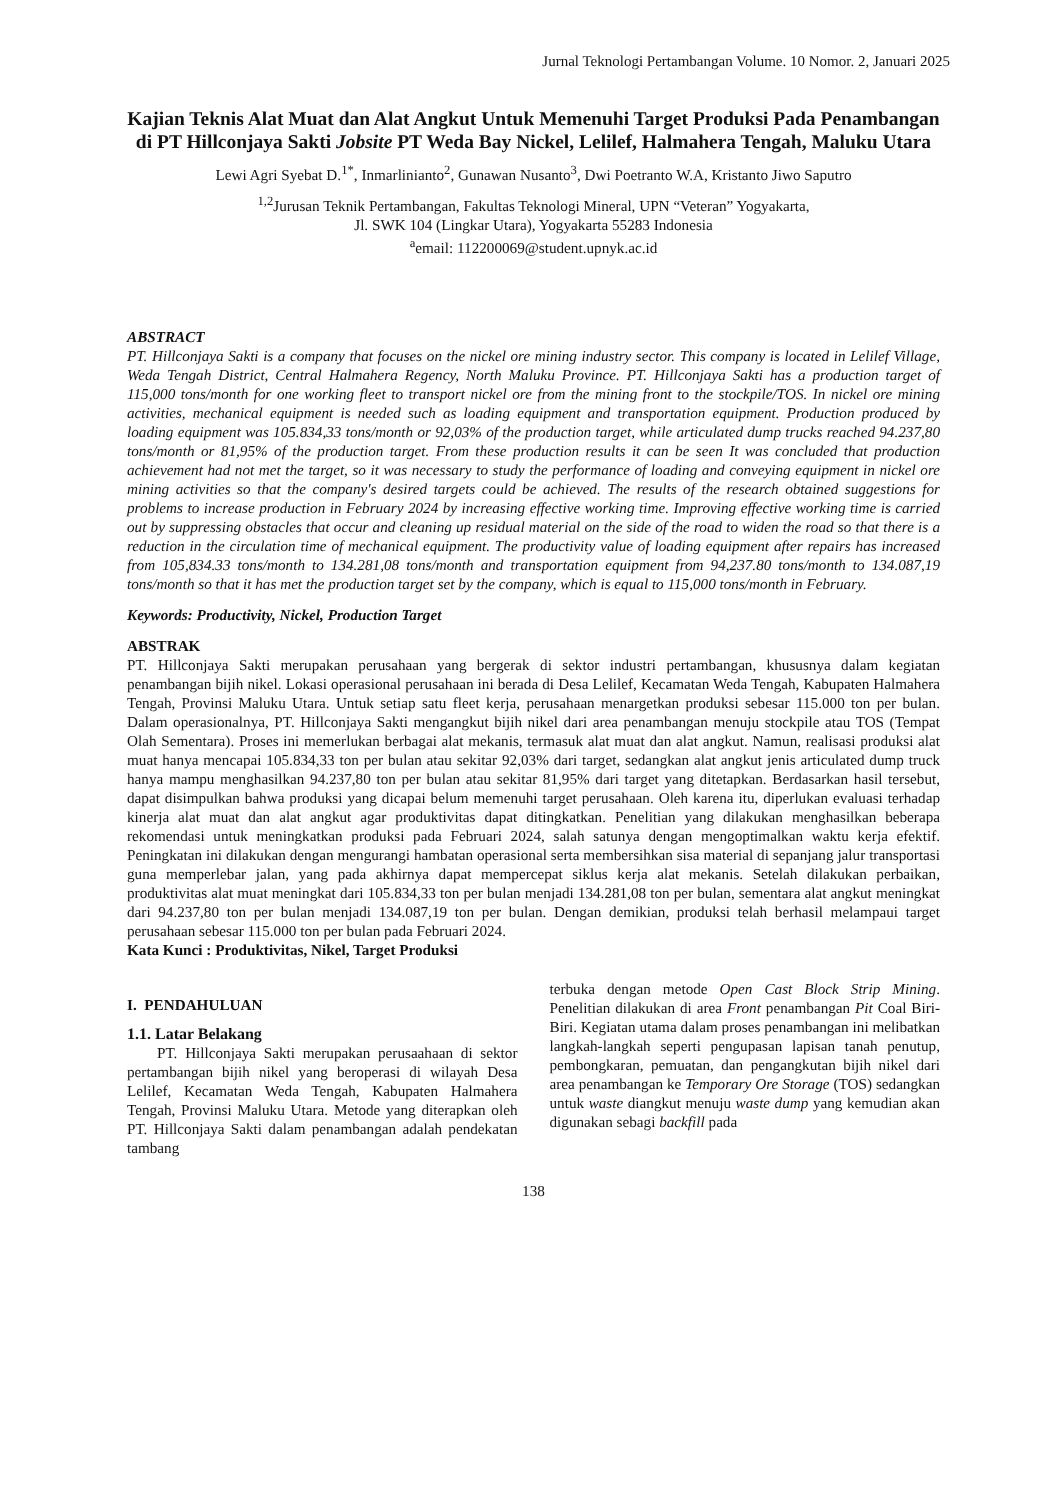Jurnal Teknologi Pertambangan Volume. 10 Nomor. 2, Januari 2025
Kajian Teknis Alat Muat dan Alat Angkut Untuk Memenuhi Target Produksi Pada Penambangan di PT Hillconjaya Sakti Jobsite PT Weda Bay Nickel, Lelilef, Halmahera Tengah, Maluku Utara
Lewi Agri Syebat D.<sup>1*</sup>, Inmarlinianto<sup>2</sup>, Gunawan Nusanto<sup>3</sup>, Dwi Poetranto W.A, Kristanto Jiwo Saputro
<sup>1,2</sup>Jurusan Teknik Pertambangan, Fakultas Teknologi Mineral, UPN “Veteran” Yogyakarta,
Jl. SWK 104 (Lingkar Utara), Yogyakarta 55283 Indonesia
<sup>a</sup> email: 112200069@student.upnyk.ac.id
ABSTRACT
PT. Hillconjaya Sakti is a company that focuses on the nickel ore mining industry sector. This company is located in Lelilef Village, Weda Tengah District, Central Halmahera Regency, North Maluku Province. PT. Hillconjaya Sakti has a production target of 115,000 tons/month for one working fleet to transport nickel ore from the mining front to the stockpile/TOS. In nickel ore mining activities, mechanical equipment is needed such as loading equipment and transportation equipment. Production produced by loading equipment was 105.834,33 tons/month or 92,03% of the production target, while articulated dump trucks reached 94.237,80 tons/month or 81,95% of the production target. From these production results it can be seen It was concluded that production achievement had not met the target, so it was necessary to study the performance of loading and conveying equipment in nickel ore mining activities so that the company's desired targets could be achieved. The results of the research obtained suggestions for problems to increase production in February 2024 by increasing effective working time. Improving effective working time is carried out by suppressing obstacles that occur and cleaning up residual material on the side of the road to widen the road so that there is a reduction in the circulation time of mechanical equipment. The productivity value of loading equipment after repairs has increased from 105,834.33 tons/month to 134.281,08 tons/month and transportation equipment from 94,237.80 tons/month to 134.087,19 tons/month so that it has met the production target set by the company, which is equal to 115,000 tons/month in February.
Keywords: Productivity, Nickel, Production Target
ABSTRAK
PT. Hillconjaya Sakti merupakan perusahaan yang bergerak di sektor industri pertambangan, khususnya dalam kegiatan penambangan bijih nikel. Lokasi operasional perusahaan ini berada di Desa Lelilef, Kecamatan Weda Tengah, Kabupaten Halmahera Tengah, Provinsi Maluku Utara. Untuk setiap satu fleet kerja, perusahaan menargetkan produksi sebesar 115.000 ton per bulan. Dalam operasionalnya, PT. Hillconjaya Sakti mengangkut bijih nikel dari area penambangan menuju stockpile atau TOS (Tempat Olah Sementara). Proses ini memerlukan berbagai alat mekanis, termasuk alat muat dan alat angkut. Namun, realisasi produksi alat muat hanya mencapai 105.834,33 ton per bulan atau sekitar 92,03% dari target, sedangkan alat angkut jenis articulated dump truck hanya mampu menghasilkan 94.237,80 ton per bulan atau sekitar 81,95% dari target yang ditetapkan. Berdasarkan hasil tersebut, dapat disimpulkan bahwa produksi yang dicapai belum memenuhi target perusahaan. Oleh karena itu, diperlukan evaluasi terhadap kinerja alat muat dan alat angkut agar produktivitas dapat ditingkatkan. Penelitian yang dilakukan menghasilkan beberapa rekomendasi untuk meningkatkan produksi pada Februari 2024, salah satunya dengan mengoptimalkan waktu kerja efektif. Peningkatan ini dilakukan dengan mengurangi hambatan operasional serta membersihkan sisa material di sepanjang jalur transportasi guna memperlebar jalan, yang pada akhirnya dapat mempercepat siklus kerja alat mekanis. Setelah dilakukan perbaikan, produktivitas alat muat meningkat dari 105.834,33 ton per bulan menjadi 134.281,08 ton per bulan, sementara alat angkut meningkat dari 94.237,80 ton per bulan menjadi 134.087,19 ton per bulan. Dengan demikian, produksi telah berhasil melampaui target perusahaan sebesar 115.000 ton per bulan pada Februari 2024.
Kata Kunci : Produktivitas, Nikel, Target Produksi
I. PENDAHULUAN
1.1. Latar Belakang
PT. Hillconjaya Sakti merupakan perusaahaan di sektor pertambangan bijih nikel yang beroperasi di wilayah Desa Lelilef, Kecamatan Weda Tengah, Kabupaten Halmahera Tengah, Provinsi Maluku Utara. Metode yang diterapkan oleh PT. Hillconjaya Sakti dalam penambangan adalah pendekatan tambang
terbuka dengan metode Open Cast Block Strip Mining. Penelitian dilakukan di area Front penambangan Pit Coal Biri-Biri. Kegiatan utama dalam proses penambangan ini melibatkan langkah-langkah seperti pengupasan lapisan tanah penutup, pembongkaran, pemuatan, dan pengangkutan bijih nikel dari area penambangan ke Temporary Ore Storage (TOS) sedangkan untuk waste diangkut menuju waste dump yang kemudian akan digunakan sebagi backfill pada
138